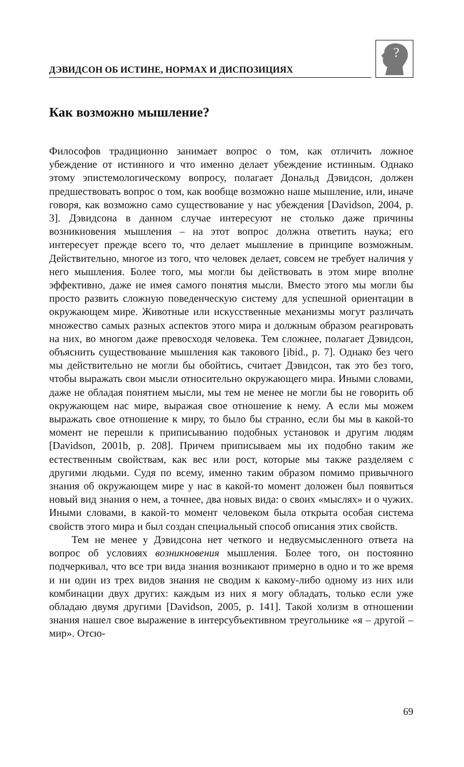ДЭВИДСОН ОБ ИСТИНЕ, НОРМАХ И ДИСПОЗИЦИЯХ
?
Как возможно мышление?
Философов традиционно занимает вопрос о том, как отличить ложное убеждение от истинного и что именно делает убеждение истинным. Однако этому эпистемологическому вопросу, полагает Дональд Дэвидсон, должен предшествовать вопрос о том, как вообще возможно наше мышление, или, иначе говоря, как возможно само существование у нас убеждения [Davidson, 2004, p. 3]. Дэвидсона в данном случае интересуют не столько даже причины возникновения мышления – на этот вопрос должна ответить наука; его интересует прежде всего то, что делает мышление в принципе возможным. Действительно, многое из того, что человек делает, совсем не требует наличия у него мышления. Более того, мы могли бы действовать в этом мире вполне эффективно, даже не имея самого понятия мысли. Вместо этого мы могли бы просто развить сложную поведенческую систему для успешной ориентации в окружающем мире. Животные или искусственные механизмы могут различать множество самых разных аспектов этого мира и должным образом реагировать на них, во многом даже превосходя человека. Тем сложнее, полагает Дэвидсон, объяснить существование мышления как такового [ibid., p. 7]. Однако без чего мы действительно не могли бы обойтись, считает Дэвидсон, так это без того, чтобы выражать свои мысли относительно окружающего мира. Иными словами, даже не обладая понятием мысли, мы тем не менее не могли бы не говорить об окружающем нас мире, выражая свое отношение к нему. А если мы можем выражать свое отношение к миру, то было бы странно, если бы мы в какой-то момент не перешли к приписыванию подобных установок и другим людям [Davidson, 2001b, p. 208]. Причем приписываем мы их подобно таким же естественным свойствам, как вес или рост, которые мы также разделяем с другими людьми. Судя по всему, именно таким образом помимо привычного знания об окружающем мире у нас в какой-то момент доложен был появиться новый вид знания о нем, а точнее, два новых вида: о своих «мыслях» и о чужих. Иными словами, в какой-то момент человеком была открыта особая система свойств этого мира и был создан специальный способ описания этих свойств.
Тем не менее у Дэвидсона нет четкого и недвусмысленного ответа на вопрос об условиях возникновения мышления. Более того, он постоянно подчеркивал, что все три вида знания возникают примерно в одно и то же время и ни один из трех видов знания не сводим к какому-либо одному из них или комбинации двух других: каждым из них я могу обладать, только если уже обладаю двумя другими [Davidson, 2005, p. 141]. Такой холизм в отношении знания нашел свое выражение в интерсубъективном треугольнике «я – другой – мир». Отсю-
69